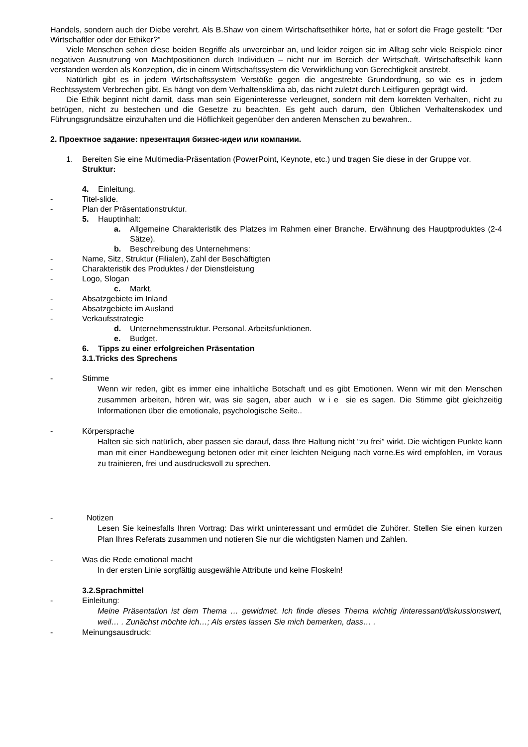Handels, sondern auch der Diebe verehrt. Als B.Shaw von einem Wirtschaftsethiker hörte, hat er sofort die Frage gestellt: “Der Wirtschaftler oder der Ethiker?”
Viele Menschen sehen diese beiden Begriffe als unvereinbar an, und leider zeigen sic im Alltag sehr viele Beispiele einer negativen Ausnutzung von Machtpositionen durch Individuen – nicht nur im Bereich der Wirtschaft. Wirtschaftsethik kann verstanden werden als Konzeption, die in einem Wirtschaftssystem die Verwirklichung von Gerechtigkeit anstrebt.
Natürlich gibt es in jedem Wirtschaftssystem Verstöße gegen die angestrebte Grundordnung, so wie es in jedem Rechtssystem Verbrechen gibt. Es hängt von dem Verhaltensklima ab, das nicht zuletzt durch Leitfiguren geprägt wird.
Die Ethik beginnt nicht damit, dass man sein Eigeninteresse verleugnet, sondern mit dem korrekten Verhalten, nicht zu betrügen, nicht zu bestechen und die Gesetze zu beachten. Es geht auch darum, den Üblichen Verhaltenskodex und Führungsgrundsätze einzuhalten und die Höflichkeit gegenüber den anderen Menschen zu bewahren..
2. Проектное задание: презентация бизнес-идеи или компании.
1. Bereiten Sie eine Multimedia-Präsentation (PowerPoint, Keynote, etc.) und tragen Sie diese in der Gruppe vor.
Struktur:
4. Einleitung.
- Titel-slide.
- Plan der Präsentationstruktur.
5. Hauptinhalt:
a. Allgemeine Charakteristik des Platzes im Rahmen einer Branche. Erwähnung des Hauptproduktes (2-4 Sätze).
b. Beschreibung des Unternehmens:
- Name, Sitz, Struktur (Filialen), Zahl der Beschäftigten
- Charakteristik des Produktes / der Dienstleistung
- Logo, Slogan
c. Markt.
- Absatzgebiete im Inland
- Absatzgebiete im Ausland
- Verkaufsstrategie
d. Unternehmensstruktur. Personal. Arbeitsfunktionen.
e. Budget.
6. Tipps zu einer erfolgreichen Präsentation
3.1.Tricks des Sprechens
- Stimme
Wenn wir reden, gibt es immer eine inhaltliche Botschaft und es gibt Emotionen. Wenn wir mit den Menschen zusammen arbeiten, hören wir, was sie sagen, aber auch w i e sie es sagen. Die Stimme gibt gleichzeitig Informationen über die emotionale, psychologische Seite..
- Körpersprache
Halten sie sich natürlich, aber passen sie darauf, dass Ihre Haltung nicht “zu frei” wirkt. Die wichtigen Punkte kann man mit einer Handbewegung betonen oder mit einer leichten Neigung nach vorne.Es wird empfohlen, im Voraus zu trainieren, frei und ausdrucksvoll zu sprechen.
- Notizen
Lesen Sie keinesfalls Ihren Vortrag: Das wirkt uninteressant und ermüdet die Zuhörer. Stellen Sie einen kurzen Plan Ihres Referats zusammen und notieren Sie nur die wichtigsten Namen und Zahlen.
- Was die Rede emotional macht
In der ersten Linie sorgfältig ausgewähle Attribute und keine Floskeln!
3.2.Sprachmittel
- Einleitung:
Meine Präsentation ist dem Thema … gewidmet. Ich finde dieses Thema wichtig /interessant/diskussionswert, weil… . Zunächst möchte ich…; Als erstes lassen Sie mich bemerken, dass… .
- Meinungsausdruck: